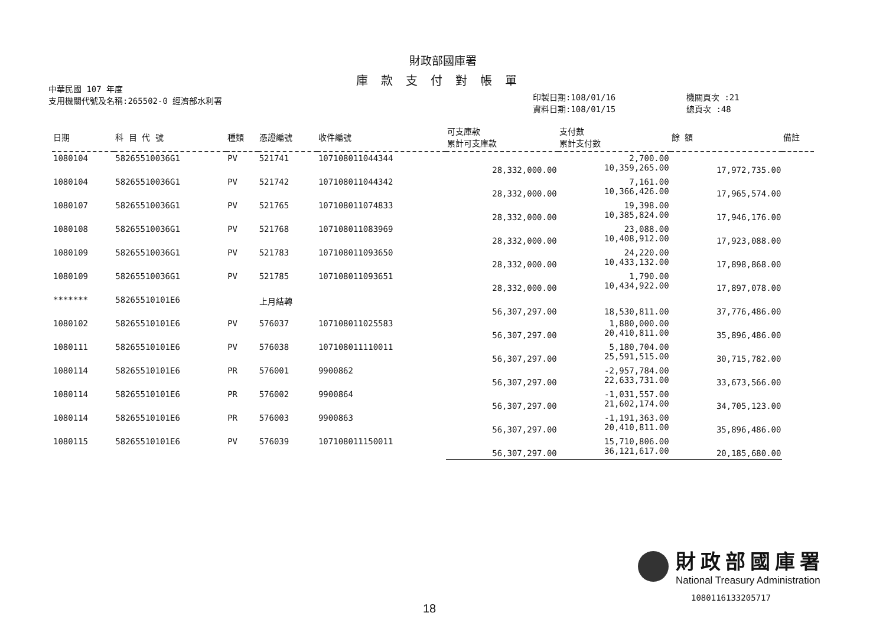財政部國庫署
庫款支付對帳單
中華民國 107 年度
支用機關代號及名稱:265502-0 經濟部水利署
印製日期:108/01/16
資料日期:108/01/15
機關頁次 :21
總頁次 :48
| 日期 | 科 目 代 號 | 種類 | 憑證編號 | 收件編號 | 可支庫款 累計可支庫款 | 支付數 累計支付數 | 餘 額 | 備註 |
| --- | --- | --- | --- | --- | --- | --- | --- | --- |
| 1080104 | 58265510036G1 | PV | 521741 | 107108011044344 | 28,332,000.00 | 2,700.00 10,359,265.00 | 17,972,735.00 | |
| 1080104 | 58265510036G1 | PV | 521742 | 107108011044342 | 28,332,000.00 | 7,161.00 10,366,426.00 | 17,965,574.00 | |
| 1080107 | 58265510036G1 | PV | 521765 | 107108011074833 | 28,332,000.00 | 19,398.00 10,385,824.00 | 17,946,176.00 | |
| 1080108 | 58265510036G1 | PV | 521768 | 107108011083969 | 28,332,000.00 | 23,088.00 10,408,912.00 | 17,923,088.00 | |
| 1080109 | 58265510036G1 | PV | 521783 | 107108011093650 | 28,332,000.00 | 24,220.00 10,433,132.00 | 17,898,868.00 | |
| 1080109 | 58265510036G1 | PV | 521785 | 107108011093651 | 28,332,000.00 | 1,790.00 10,434,922.00 | 17,897,078.00 | |
| ******* | 58265510101E6 | | 上月結轉 | | 56,307,297.00 | 18,530,811.00 | 37,776,486.00 | |
| 1080102 | 58265510101E6 | PV | 576037 | 107108011025583 | 56,307,297.00 | 1,880,000.00 20,410,811.00 | 35,896,486.00 | |
| 1080111 | 58265510101E6 | PV | 576038 | 107108011110011 | 56,307,297.00 | 5,180,704.00 25,591,515.00 | 30,715,782.00 | |
| 1080114 | 58265510101E6 | PR | 576001 | 9900862 | 56,307,297.00 | -2,957,784.00 22,633,731.00 | 33,673,566.00 | |
| 1080114 | 58265510101E6 | PR | 576002 | 9900864 | 56,307,297.00 | -1,031,557.00 21,602,174.00 | 34,705,123.00 | |
| 1080114 | 58265510101E6 | PR | 576003 | 9900863 | 56,307,297.00 | -1,191,363.00 20,410,811.00 | 35,896,486.00 | |
| 1080115 | 58265510101E6 | PV | 576039 | 107108011150011 | 56,307,297.00 | 15,710,806.00 36,121,617.00 | 20,185,680.00 | |
財政部國庫署
National Treasury Administration
1080116133205717
18